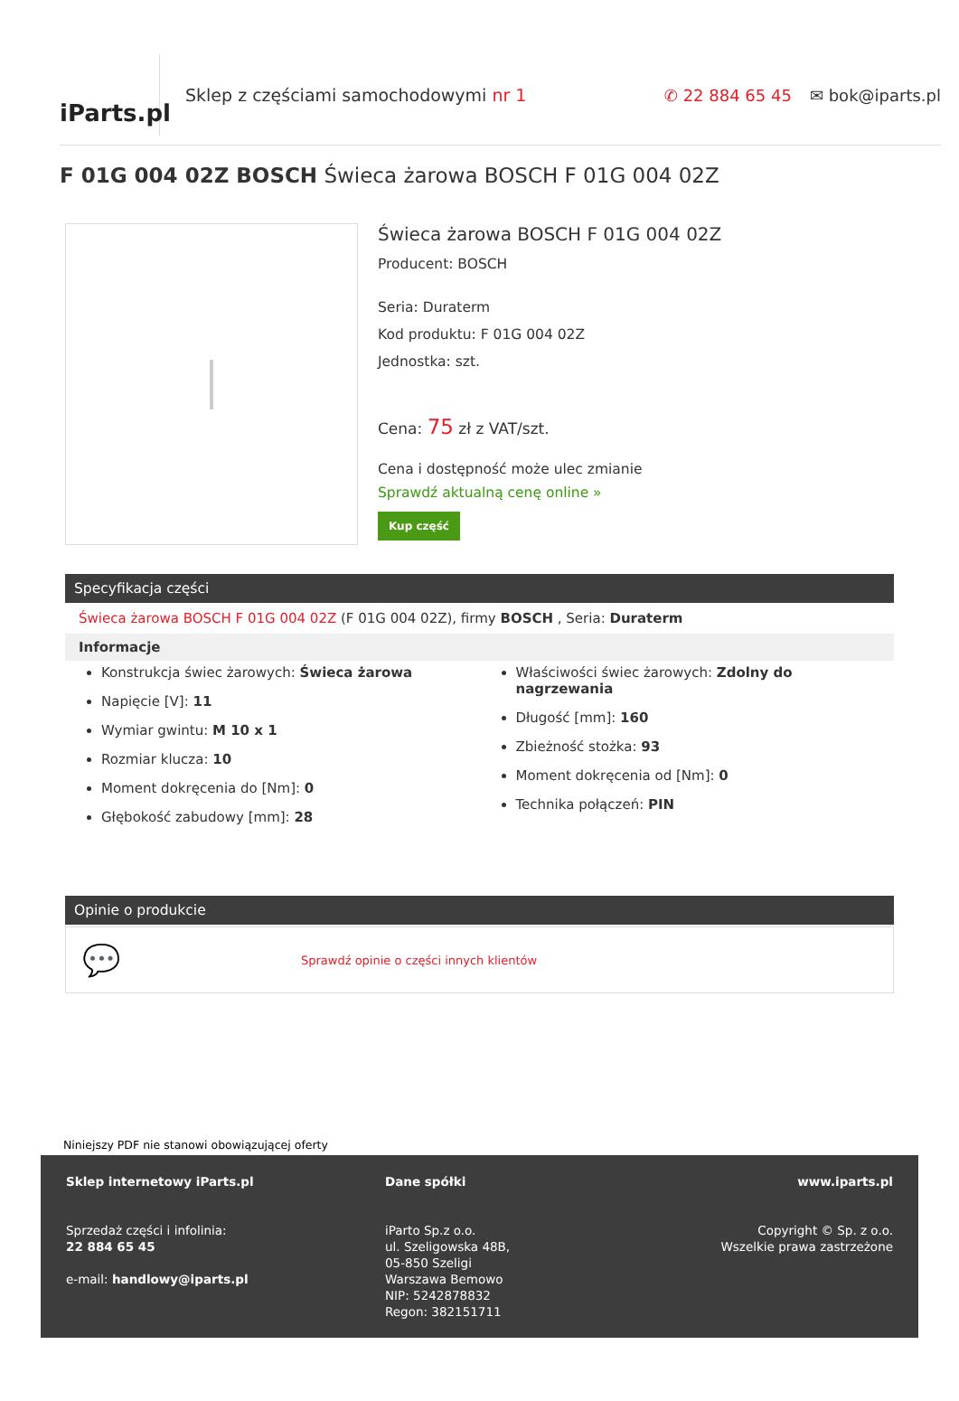iParts.pl
Sklep z częściami samochodowymi nr 1
✆ 22 884 65 45 ✉ bok@iparts.pl
F 01G 004 02Z BOSCH Świeca żarowa BOSCH F 01G 004 02Z
Świeca żarowa BOSCH F 01G 004 02Z
Producent: BOSCH
Seria: Duraterm
Kod produktu: F 01G 004 02Z
Jednostka: szt.
Cena: 75 zł z VAT/szt.
Cena i dostępność może ulec zmianie
Sprawdź aktualną cenę online »
Kup część
Specyfikacja części
Świeca żarowa BOSCH F 01G 004 02Z (F 01G 004 02Z), firmy BOSCH , Seria: Duraterm
Informacje
Konstrukcja świec żarowych: Świeca żarowa
Napięcie [V]: 11
Wymiar gwintu: M 10 x 1
Rozmiar klucza: 10
Moment dokręcenia do [Nm]: 0
Głębokość zabudowy [mm]: 28
Właściwości świec żarowych: Zdolny do nagrzewania
Długość [mm]: 160
Zbieżność stożka: 93
Moment dokręcenia od [Nm]: 0
Technika połączeń: PIN
Opinie o produkcie
💬 Sprawdź opinie o części innych klientów
Niniejszy PDF nie stanowi obowiązującej oferty
Sklep internetowy iParts.pl
Sprzedaż części i infolinia:
22 884 65 45
e-mail: handlowy@iparts.pl
Dane spółki
iParto Sp.z o.o.
ul. Szeligowska 48B,
05-850 Szeligi
Warszawa Bemowo
NIP: 5242878832
Regon: 382151711
www.iparts.pl
Copyright © Sp. z o.o.
Wszelkie prawa zastrzeżone